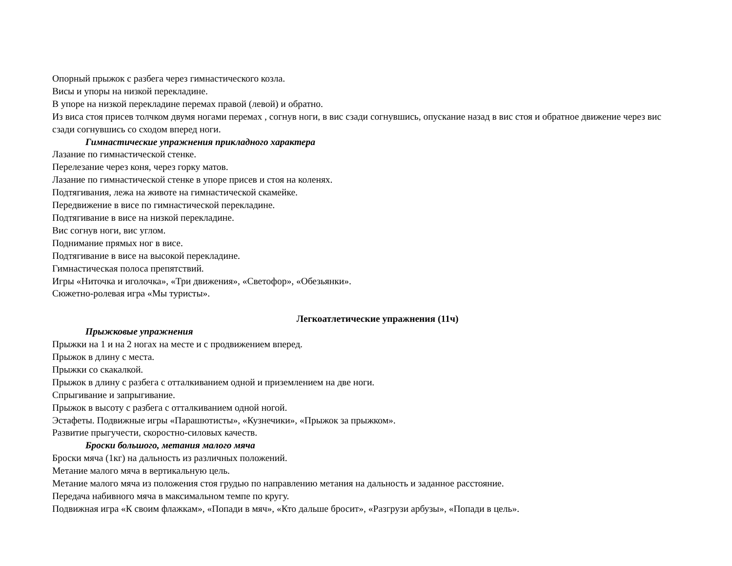Опорный прыжок с разбега через гимнастического козла.
Висы и упоры на низкой перекладине.
В упоре на низкой перекладине перемах правой (левой) и обратно.
Из виса стоя присев толчком двумя ногами перемах , согнув ноги, в вис сзади согнувшись, опускание назад в вис стоя и обратное движение через вис сзади согнувшись со сходом вперед ноги.
Гимнастические упражнения прикладного характера
Лазание по гимнастической стенке.
Перелезание через коня, через горку матов.
Лазание по гимнастической стенке в упоре присев и стоя на коленях.
Подтягивания, лежа на животе на гимнастической скамейке.
Передвижение в висе по гимнастической перекладине.
Подтягивание в висе на низкой перекладине.
Вис согнув ноги, вис углом.
Поднимание прямых ног в висе.
Подтягивание в висе на высокой перекладине.
Гимнастическая полоса препятствий.
Игры «Ниточка и иголочка», «Три движения», «Светофор», «Обезьянки».
Сюжетно-ролевая игра «Мы туристы».
Легкоатлетические упражнения (11ч)
Прыжковые упражнения
Прыжки на 1 и на 2 ногах на месте и с продвижением вперед.
Прыжок в длину с места.
Прыжки со скакалкой.
Прыжок в длину с разбега с отталкиванием одной и приземлением на две ноги.
Спрыгивание и запрыгивание.
Прыжок в высоту с разбега с отталкиванием одной ногой.
Эстафеты. Подвижные игры «Парашютисты», «Кузнечики», «Прыжок за прыжком».
Развитие прыгучести, скоростно-силовых качеств.
Броски большого, метания малого мяча
Броски мяча (1кг) на дальность из различных положений.
Метание малого мяча в вертикальную цель.
Метание малого мяча из положения стоя грудью по направлению метания на дальность и заданное расстояние.
Передача набивного мяча в максимальном темпе по кругу.
Подвижная игра «К своим флажкам», «Попади в мяч», «Кто дальше бросит», «Разгрузи арбузы», «Попади в цель».